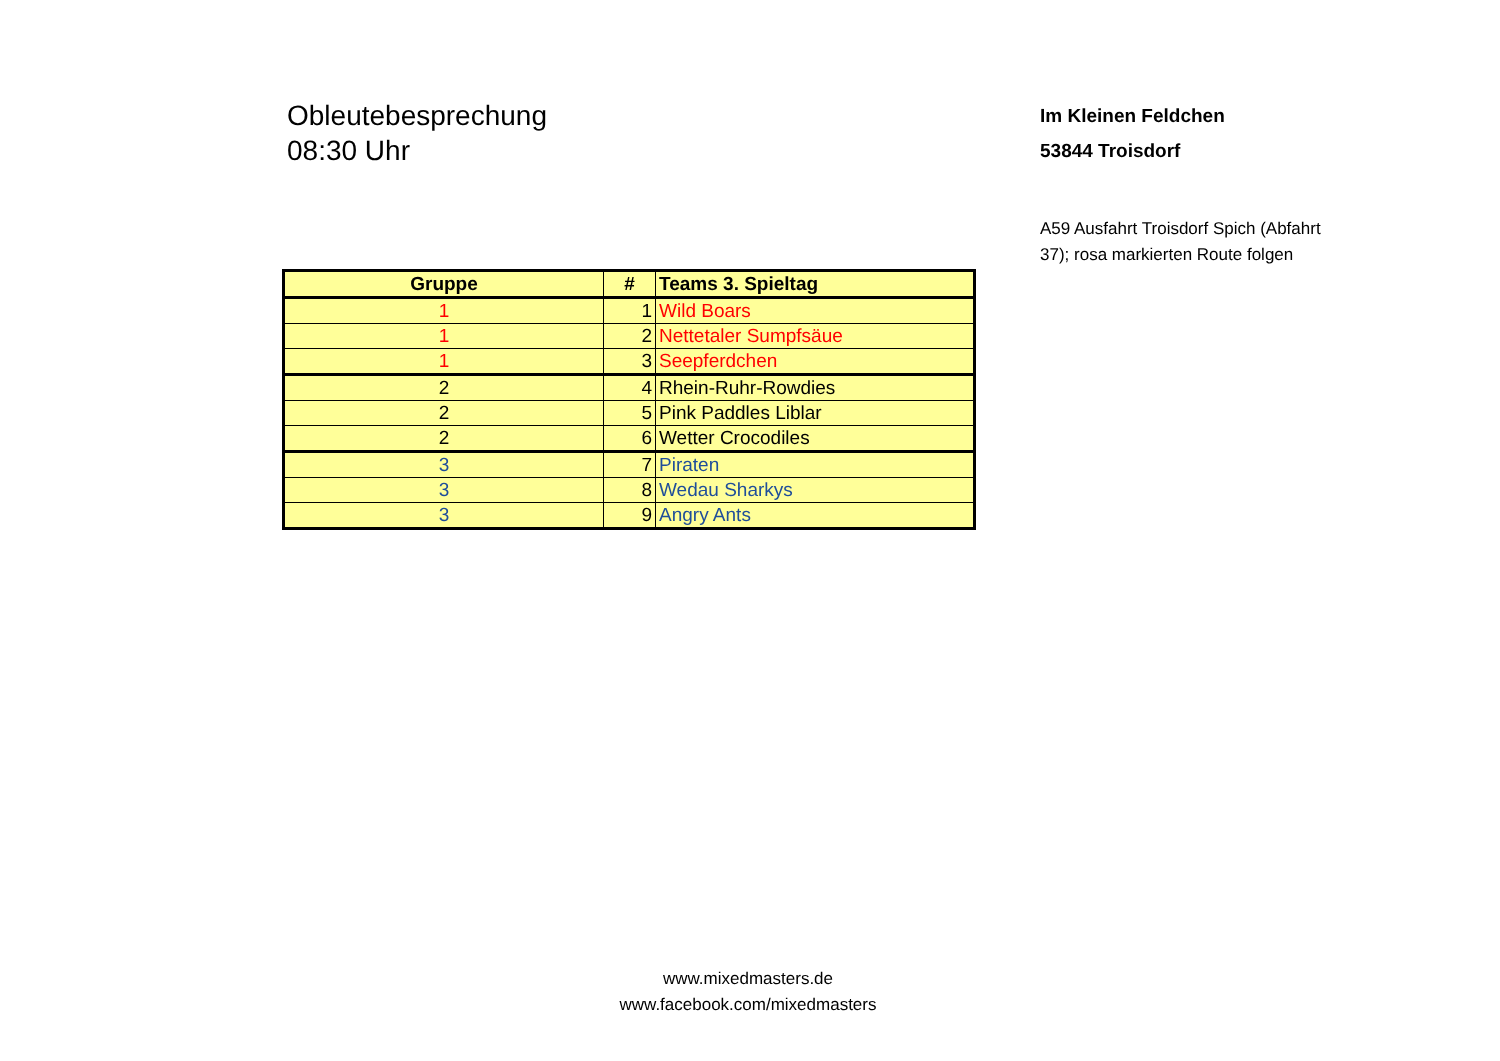Obleutebesprechung
08:30 Uhr
Im Kleinen Feldchen
53844 Troisdorf
A59 Ausfahrt Troisdorf Spich (Abfahrt 37); rosa markierten Route folgen
| Gruppe | # | Teams 3. Spieltag |
| --- | --- | --- |
| 1 | 1 | Wild Boars |
| 1 | 2 | Nettetaler Sumpfsäue |
| 1 | 3 | Seepferdchen |
| 2 | 4 | Rhein-Ruhr-Rowdies |
| 2 | 5 | Pink Paddles Liblar |
| 2 | 6 | Wetter Crocodiles |
| 3 | 7 | Piraten |
| 3 | 8 | Wedau Sharkys |
| 3 | 9 | Angry Ants |
www.mixedmasters.de
www.facebook.com/mixedmasters